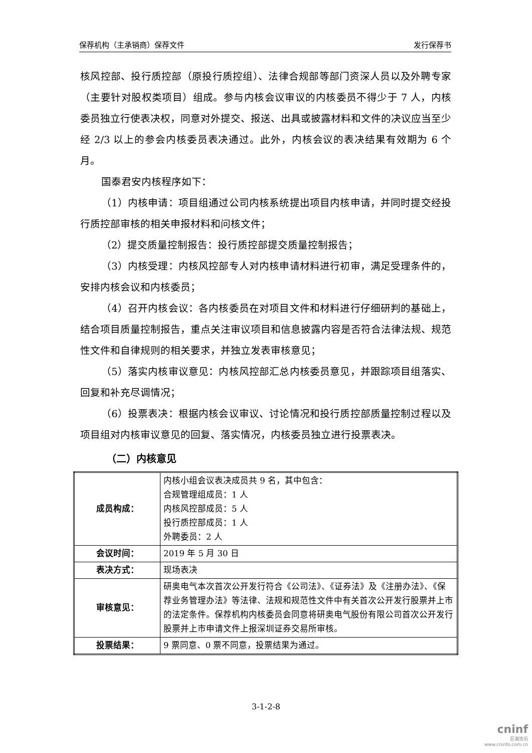保荐机构（主承销商）保荐文件 发行保荐书
核风控部、投行质控部（原投行质控组）、法律合规部等部门资深人员以及外聘专家（主要针对股权类项目）组成。参与内核会议审议的内核委员不得少于 7 人，内核委员独立行使表决权，同意对外提交、报送、出具或披露材料和文件的决议应当至少经 2/3 以上的参会内核委员表决通过。此外，内核会议的表决结果有效期为 6 个月。
国泰君安内核程序如下：
（1）内核申请：项目组通过公司内核系统提出项目内核申请，并同时提交经投行质控部审核的相关申报材料和问核文件；
（2）提交质量控制报告：投行质控部提交质量控制报告；
（3）内核受理：内核风控部专人对内核申请材料进行初审，满足受理条件的，安排内核会议和内核委员；
（4）召开内核会议：各内核委员在对项目文件和材料进行仔细研判的基础上，结合项目质量控制报告，重点关注审议项目和信息披露内容是否符合法律法规、规范性文件和自律规则的相关要求，并独立发表审核意见；
（5）落实内核审议意见：内核风控部汇总内核委员意见，并跟踪项目组落实、回复和补充尽调情况；
（6）投票表决：根据内核会议审议、讨论情况和投行质控部质量控制过程以及项目组对内核审议意见的回复、落实情况，内核委员独立进行投票表决。
（二）内核意见
| 成员构成： | 内核小组会议表决成员共 9 名，其中包含： 合规管理组成员：1 人 内核风控部成员：5 人 投行质控部成员：1 人 外聘委员：2 人 |
| 会议时间： | 2019 年 5 月 30 日 |
| 表决方式： | 现场表决 |
| 审核意见： | 研奥电气本次首次公开发行符合《公司法》、《证券法》及《注册办法》、《保荐业务管理办法》等法律、法规和规范性文件中有关首次公开发行股票并上市的法定条件。保荐机构内核委员会同意将研奥电气股份有限公司首次公开发行股票并上市申请文件上报深圳证券交易所审核。 |
| 投票结果： | 9 票同意、0 票不同意，投票结果为通过。 |
3-1-2-8
cninf
巨潮资讯
www.cninfo.com.cn